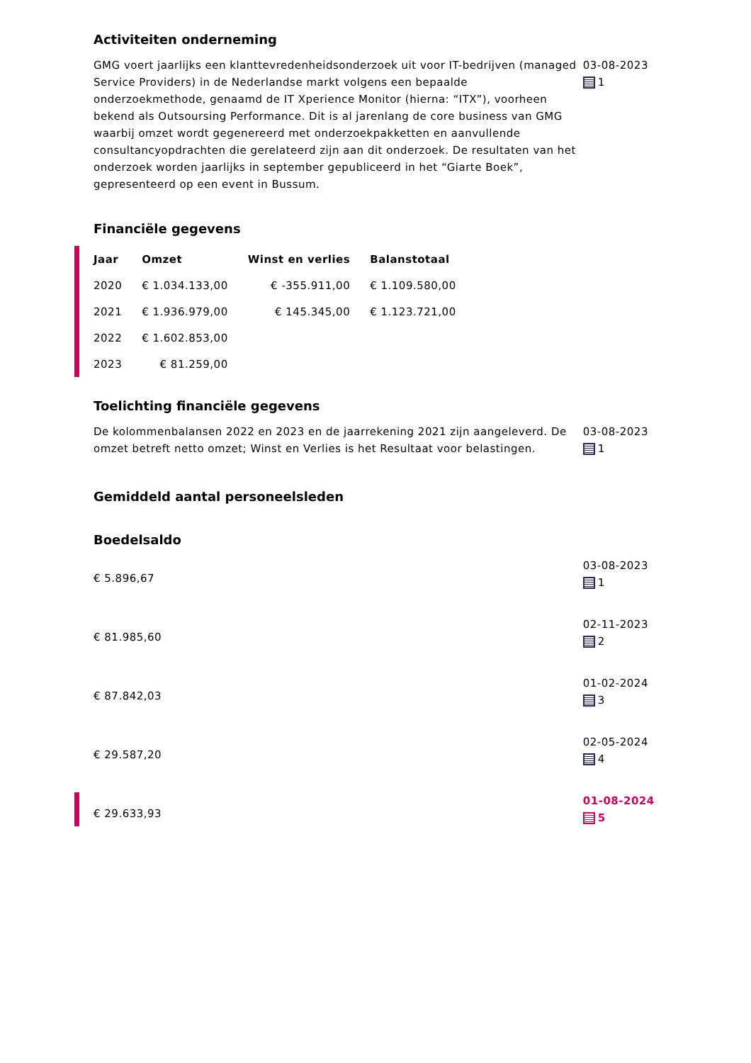Activiteiten onderneming
GMG voert jaarlijks een klanttevredenheidsonderzoek uit voor IT-bedrijven (managed Service Providers) in de Nederlandse markt volgens een bepaalde onderzoekmethode, genaamd de IT Xperience Monitor (hierna: “ITX”), voorheen bekend als Outsoursing Performance. Dit is al jarenlang de core business van GMG waarbij omzet wordt gegenereerd met onderzoekpakketten en aanvullende consultancyopdrachten die gerelateerd zijn aan dit onderzoek. De resultaten van het onderzoek worden jaarlijks in september gepubliceerd in het “Giarte Boek”, gepresenteerd op een event in Bussum.
03-08-2023
1
Financiële gegevens
| Jaar | Omzet | Winst en verlies | Balanstotaal |
| --- | --- | --- | --- |
| 2020 | € 1.034.133,00 | € -355.911,00 | € 1.109.580,00 |
| 2021 | € 1.936.979,00 | € 145.345,00 | € 1.123.721,00 |
| 2022 | € 1.602.853,00 | | |
| 2023 | € 81.259,00 | | |
Toelichting financiële gegevens
De kolommenbalansen 2022 en 2023 en de jaarrekening 2021 zijn aangeleverd. De omzet betreft netto omzet; Winst en Verlies is het Resultaat voor belastingen.
03-08-2023
1
Gemiddeld aantal personeelsleden
Boedelsaldo
€ 5.896,67
03-08-2023
1
€ 81.985,60
02-11-2023
2
€ 87.842,03
01-02-2024
3
€ 29.587,20
02-05-2024
4
€ 29.633,93
01-08-2024
5